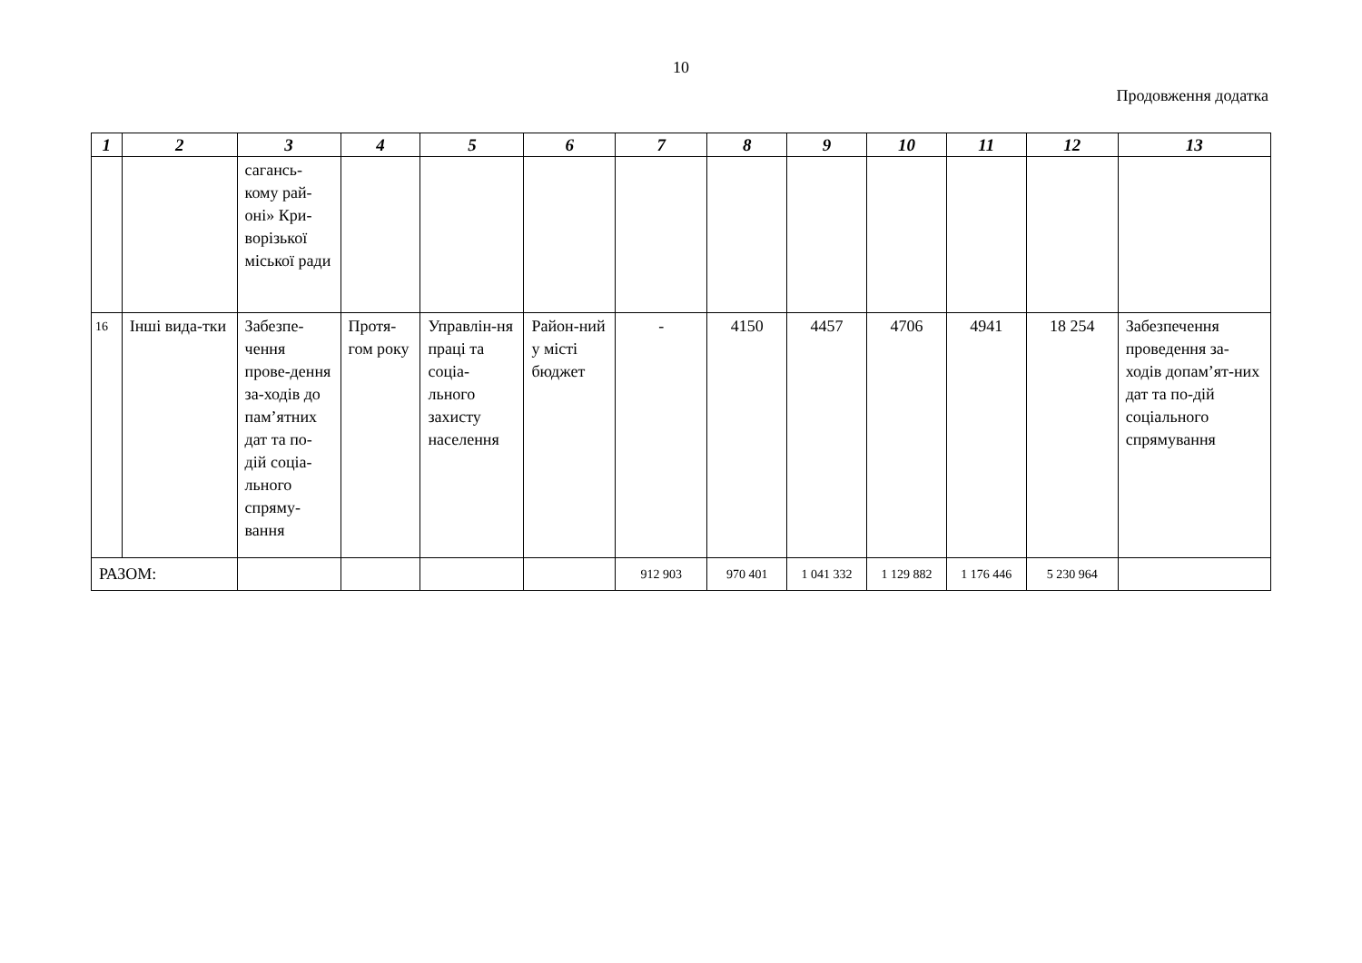10
Продовження додатка
| 1 | 2 | 3 | 4 | 5 | 6 | 7 | 8 | 9 | 10 | 11 | 12 | 13 |
| --- | --- | --- | --- | --- | --- | --- | --- | --- | --- | --- | --- | --- |
| | | сагансь-кому рай-оні» Кри-ворізької міської ради | | | | | | | | | | |
| 16 | Інші вида-тки | Забезпе-чення прове-дення за-ходів до пам’ятних дат та по-дій соціа-льного спряму-вання | Протя-гом року | Управлін-ня праці та соціа-льного захисту населення | Район-ний у місті бюджет | - | 4150 | 4457 | 4706 | 4941 | 18 254 | Забезпечення проведення за-ходів допам’ят-них дат та по-дій соціального спрямування |
| РАЗОМ: | | | | | | 912 903 | 970 401 | 1 041 332 | 1 129 882 | 1 176 446 | 5 230 964 | |